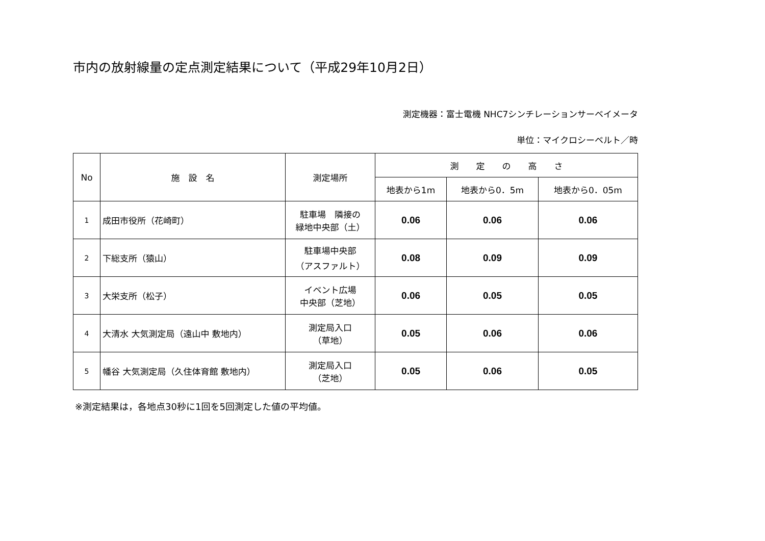市内の放射線量の定点測定結果について（平成29年10月2日）
測定機器：富士電機 NHC7シンチレーションサーベイメータ
単位：マイクロシーベルト／時
| No | 施 設 名 | 測定場所 | 測 定 の 高 さ | | |
| --- | --- | --- | --- | --- | --- |
| | | | 地表から1m | 地表から0．5m | 地表から0．05m |
| 1 | 成田市役所（花崎町） | 駐車場 隣接の 緑地中央部（土） | 0.06 | 0.06 | 0.06 |
| 2 | 下総支所（猿山） | 駐車場中央部 （アスファルト） | 0.08 | 0.09 | 0.09 |
| 3 | 大栄支所（松子） | イベント広場 中央部（芝地） | 0.06 | 0.05 | 0.05 |
| 4 | 大清水 大気測定局（遠山中 敷地内） | 測定局入口 （草地） | 0.05 | 0.06 | 0.06 |
| 5 | 幡谷 大気測定局（久住体育館 敷地内） | 測定局入口 （芝地） | 0.05 | 0.06 | 0.05 |
※測定結果は，各地点30秒に1回を5回測定した値の平均値。